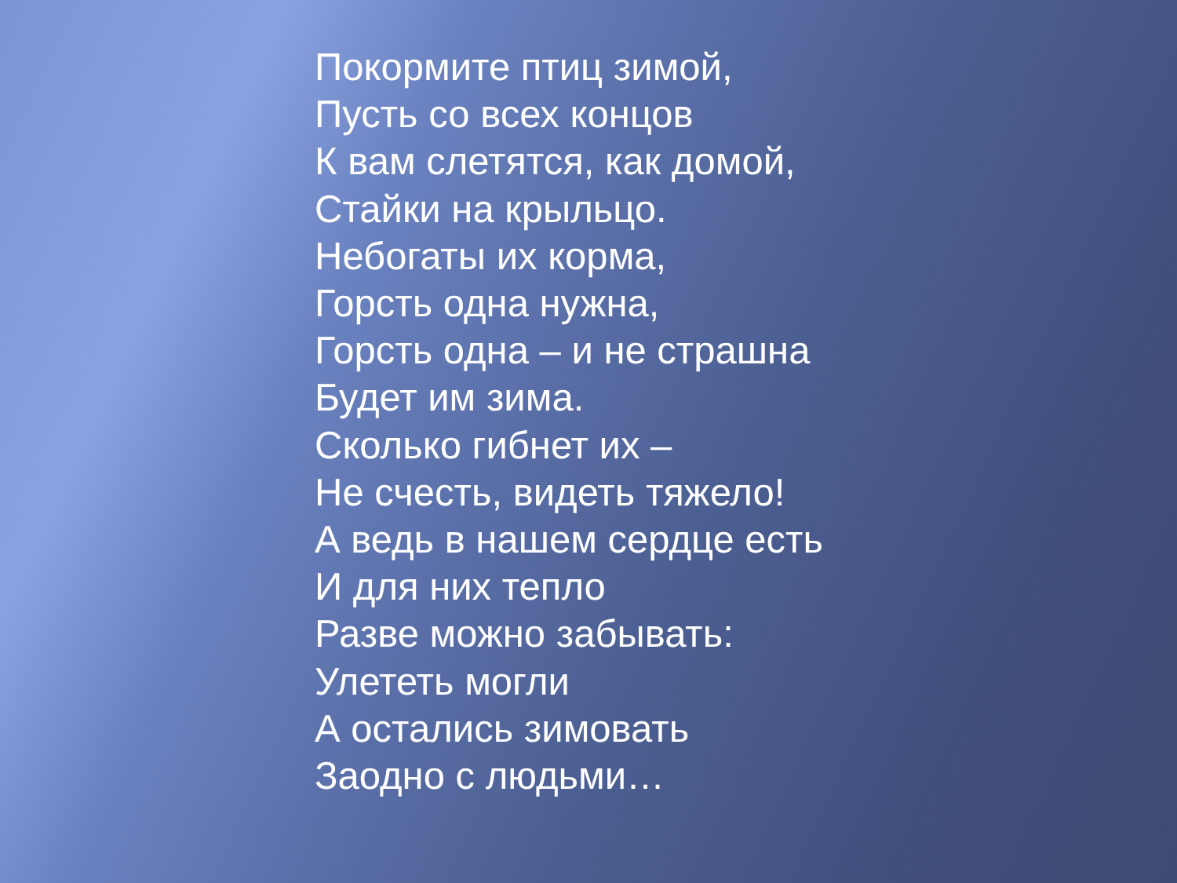Покормите птиц зимой,
Пусть со всех концов
К вам слетятся, как домой,
Стайки на крыльцо.
Небогаты их корма,
Горсть одна нужна,
Горсть одна – и не страшна
Будет им зима.
Сколько гибнет их –
Не счесть, видеть тяжело!
А ведь в нашем сердце есть
И для них тепло
Разве можно забывать:
Улететь могли
А остались зимовать
Заодно с людьми…